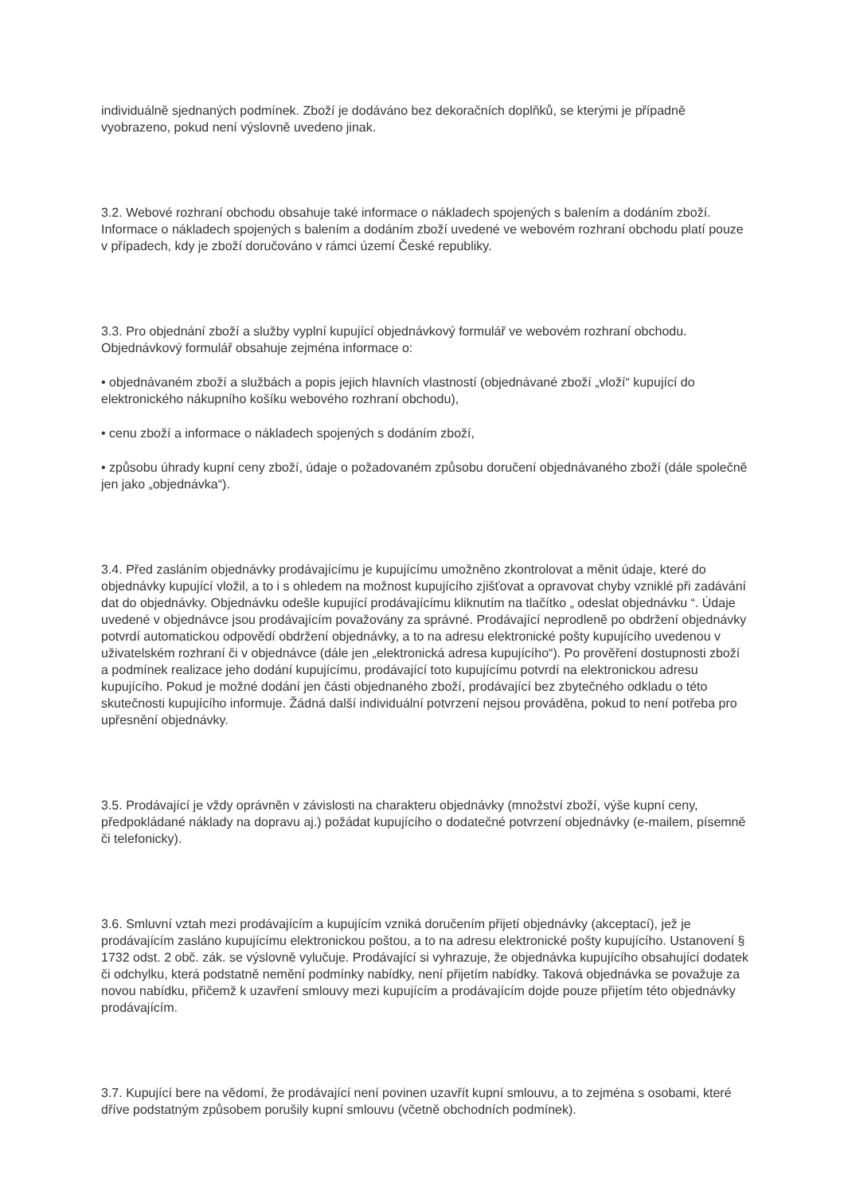individuálně sjednaných podmínek. Zboží je dodáváno bez dekoračních doplňků, se kterými je případně vyobrazeno, pokud není výslovně uvedeno jinak.
3.2. Webové rozhraní obchodu obsahuje také informace o nákladech spojených s balením a dodáním zboží. Informace o nákladech spojených s balením a dodáním zboží uvedené ve webovém rozhraní obchodu platí pouze v případech, kdy je zboží doručováno v rámci území České republiky.
3.3. Pro objednání zboží a služby vyplní kupující objednávkový formulář ve webovém rozhraní obchodu. Objednávkový formulář obsahuje zejména informace o:
• objednávaném zboží a službách a popis jejich hlavních vlastností (objednávané zboží „vloží“ kupující do elektronického nákupního košíku webového rozhraní obchodu),
• cenu zboží a informace o nákladech spojených s dodáním zboží,
• způsobu úhrady kupní ceny zboží, údaje o požadovaném způsobu doručení objednávaného zboží (dále společně jen jako „objednávka“).
3.4. Před zasláním objednávky prodávajícímu je kupujícímu umožněno zkontrolovat a měnit údaje, které do objednávky kupující vložil, a to i s ohledem na možnost kupujícího zjišťovat a opravovat chyby vzniklé při zadávání dat do objednávky. Objednávku odešle kupující prodávajícímu kliknutím na tlačítko „ odeslat objednávku “. Údaje uvedené v objednávce jsou prodávajícím považovány za správné. Prodávající neprodleně po obdržení objednávky potvrdí automatickou odpovědí obdržení objednávky, a to na adresu elektronické pošty kupujícího uvedenou v uživatelském rozhraní či v objednávce (dále jen „elektronická adresa kupujícího“). Po prověření dostupnosti zboží a podmínek realizace jeho dodání kupujícímu, prodávající toto kupujícímu potvrdí na elektronickou adresu kupujícího. Pokud je možné dodání jen části objednaného zboží, prodávající bez zbytečného odkladu o této skutečnosti kupujícího informuje. Žádná další individuální potvrzení nejsou prováděna, pokud to není potřeba pro upřesnění objednávky.
3.5. Prodávající je vždy oprávněn v závislosti na charakteru objednávky (množství zboží, výše kupní ceny, předpokládané náklady na dopravu aj.) požádat kupujícího o dodatečné potvrzení objednávky (e-mailem, písemně či telefonicky).
3.6. Smluvní vztah mezi prodávajícím a kupujícím vzniká doručením přijetí objednávky (akceptací), jež je prodávajícím zasláno kupujícímu elektronickou poštou, a to na adresu elektronické pošty kupujícího. Ustanovení § 1732 odst. 2 obč. zák. se výslovně vylučuje. Prodávající si vyhrazuje, že objednávka kupujícího obsahující dodatek či odchylku, která podstatně nemění podmínky nabídky, není přijetím nabídky. Taková objednávka se považuje za novou nabídku, přičemž k uzavření smlouvy mezi kupujícím a prodávajícím dojde pouze přijetím této objednávky prodávajícím.
3.7. Kupující bere na vědomí, že prodávající není povinen uzavřít kupní smlouvu, a to zejména s osobami, které dříve podstatným způsobem porušily kupní smlouvu (včetně obchodních podmínek).